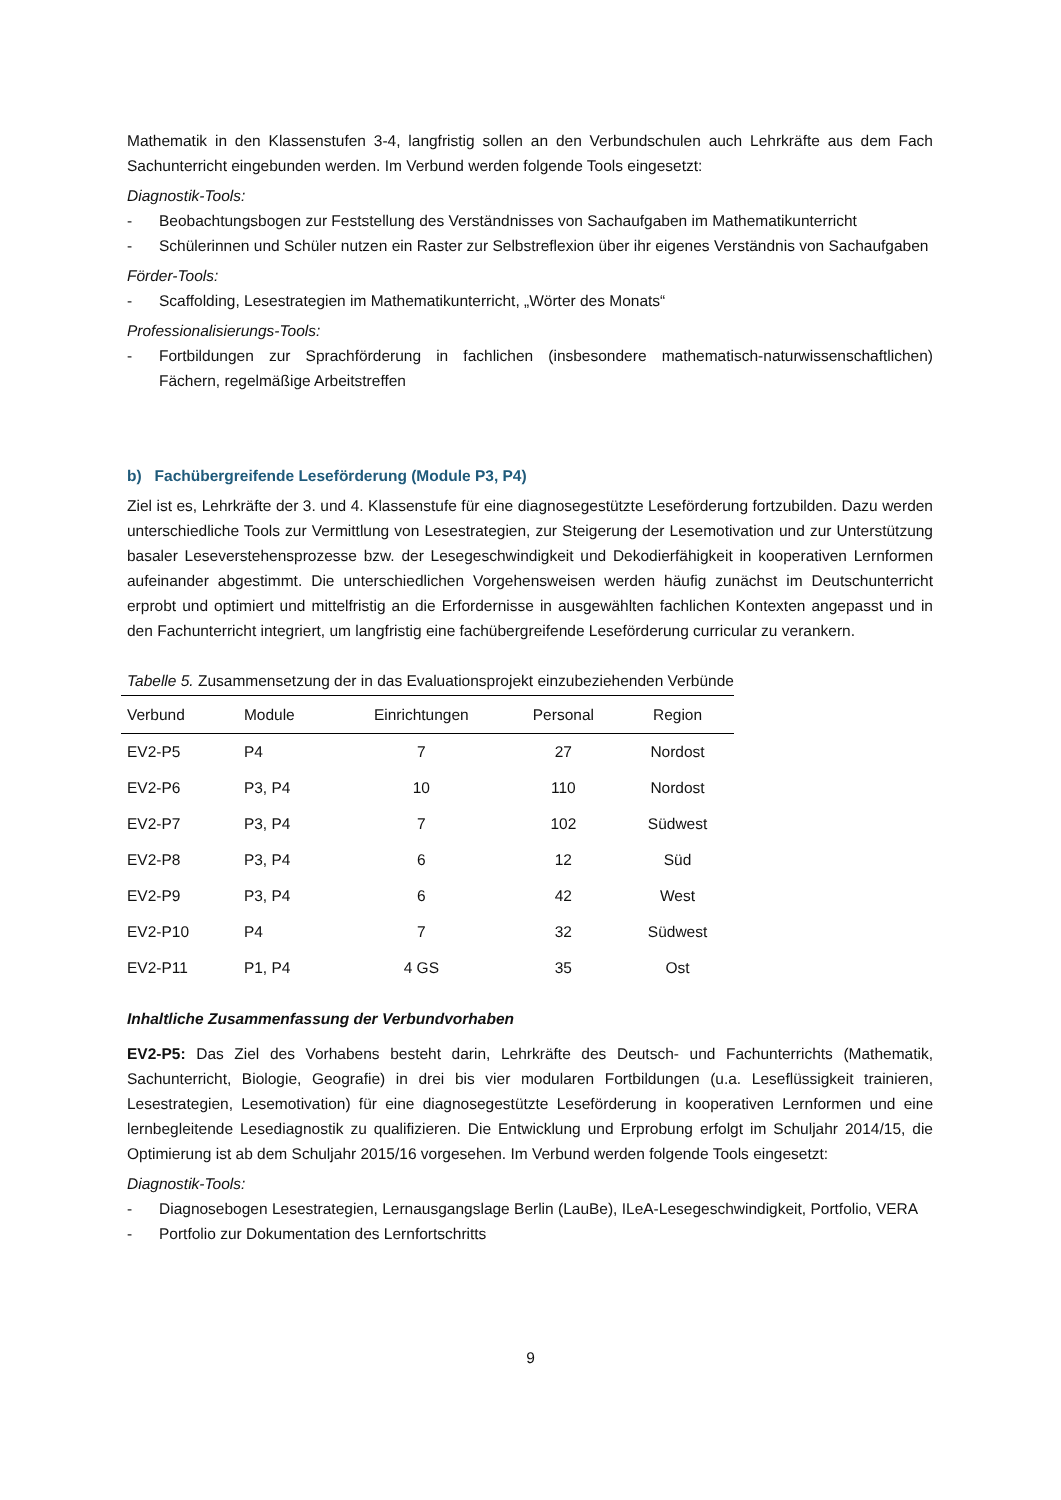Mathematik in den Klassenstufen 3-4, langfristig sollen an den Verbundschulen auch Lehrkräfte aus dem Fach Sachunterricht eingebunden werden. Im Verbund werden folgende Tools eingesetzt:
Diagnostik-Tools:
- Beobachtungsbogen zur Feststellung des Verständnisses von Sachaufgaben im Mathematikunterricht
- Schülerinnen und Schüler nutzen ein Raster zur Selbstreflexion über ihr eigenes Verständnis von Sachaufgaben
Förder-Tools:
- Scaffolding, Lesestrategien im Mathematikunterricht, „Wörter des Monats“
Professionalisierungs-Tools:
- Fortbildungen zur Sprachförderung in fachlichen (insbesondere mathematisch-naturwissenschaftlichen) Fächern, regelmäßige Arbeitstreffen
b) Fachübergreifende Leseförderung (Module P3, P4)
Ziel ist es, Lehrkräfte der 3. und 4. Klassenstufe für eine diagnosegestützte Leseförderung fortzubilden. Dazu werden unterschiedliche Tools zur Vermittlung von Lesestrategien, zur Steigerung der Lesemotivation und zur Unterstützung basaler Leseverstehensprozesse bzw. der Lesegeschwindigkeit und Dekodierfähigkeit in kooperativen Lernformen aufeinander abgestimmt. Die unterschiedlichen Vorgehensweisen werden häufig zunächst im Deutschunterricht erprobt und optimiert und mittelfristig an die Erfordernisse in ausgewählten fachlichen Kontexten angepasst und in den Fachunterricht integriert, um langfristig eine fachübergreifende Leseförderung curricular zu verankern.
Tabelle 5. Zusammensetzung der in das Evaluationsprojekt einzubeziehenden Verbünde
| Verbund | Module | Einrichtungen | Personal | Region |
| --- | --- | --- | --- | --- |
| EV2-P5 | P4 | 7 | 27 | Nordost |
| EV2-P6 | P3, P4 | 10 | 110 | Nordost |
| EV2-P7 | P3, P4 | 7 | 102 | Südwest |
| EV2-P8 | P3, P4 | 6 | 12 | Süd |
| EV2-P9 | P3, P4 | 6 | 42 | West |
| EV2-P10 | P4 | 7 | 32 | Südwest |
| EV2-P11 | P1, P4 | 4 GS | 35 | Ost |
Inhaltliche Zusammenfassung der Verbundvorhaben
EV2-P5: Das Ziel des Vorhabens besteht darin, Lehrkräfte des Deutsch- und Fachunterrichts (Mathematik, Sachunterricht, Biologie, Geografie) in drei bis vier modularen Fortbildungen (u.a. Leseflüssigkeit trainieren, Lesestrategien, Lesemotivation) für eine diagnosegestützte Leseförderung in kooperativen Lernformen und eine lernbegleitende Lesediagnostik zu qualifizieren. Die Entwicklung und Erprobung erfolgt im Schuljahr 2014/15, die Optimierung ist ab dem Schuljahr 2015/16 vorgesehen. Im Verbund werden folgende Tools eingesetzt:
Diagnostik-Tools:
- Diagnosebogen Lesestrategien, Lernausgangslage Berlin (LauBe), ILeA-Lesegeschwindigkeit, Portfolio, VERA
- Portfolio zur Dokumentation des Lernfortschritts
9